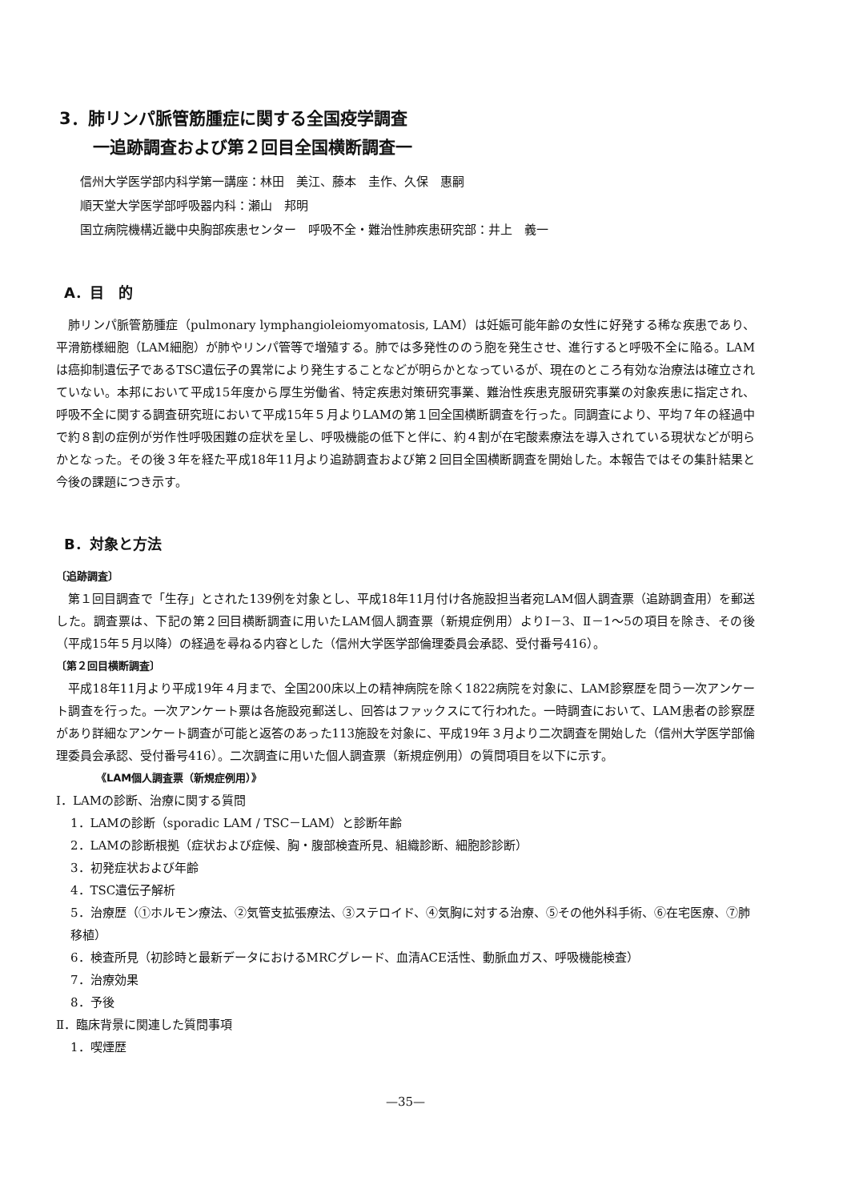3．肺リンパ脈管筋腫症に関する全国疫学調査
　　一追跡調査および第２回目全国横断調査一
信州大学医学部内科学第一講座：林田　美江、藤本　圭作、久保　惠嗣
順天堂大学医学部呼吸器内科：瀬山　邦明
国立病院機構近畿中央胸部疾患センター　呼吸不全・難治性肺疾患研究部：井上　義一
A．目　的
肺リンパ脈管筋腫症（pulmonary lymphangioleiomyomatosis, LAM）は妊娠可能年齢の女性に好発する稀な疾患であり、平滑筋様細胞（LAM細胞）が肺やリンパ管等で増殖する。肺では多発性ののう胞を発生させ、進行すると呼吸不全に陥る。LAMは癌抑制遺伝子であるTSC遺伝子の異常により発生することなどが明らかとなっているが、現在のところ有効な治療法は確立されていない。本邦において平成15年度から厚生労働省、特定疾患対策研究事業、難治性疾患克服研究事業の対象疾患に指定され、呼吸不全に関する調査研究班において平成15年５月よりLAMの第１回全国横断調査を行った。同調査により、平均７年の経過中で約８割の症例が労作性呼吸困難の症状を呈し、呼吸機能の低下と伴に、約４割が在宅酸素療法を導入されている現状などが明らかとなった。その後３年を経た平成18年11月より追跡調査および第２回目全国横断調査を開始した。本報告ではその集計結果と今後の課題につき示す。
B．対象と方法
〔追跡調査〕
第１回目調査で「生存」とされた139例を対象とし、平成18年11月付け各施設担当者宛LAM個人調査票（追跡調査用）を郵送した。調査票は、下記の第２回目横断調査に用いたLAM個人調査票（新規症例用）よりⅠ－3、Ⅱ－1～5の項目を除き、その後（平成15年５月以降）の経過を尋ねる内容とした（信州大学医学部倫理委員会承認、受付番号416）。
〔第２回目横断調査〕
平成18年11月より平成19年４月まで、全国200床以上の精神病院を除く1822病院を対象に、LAM診察歴を問う一次アンケート調査を行った。一次アンケート票は各施設宛郵送し、回答はファックスにて行われた。一時調査において、LAM患者の診察歴があり詳細なアンケート調査が可能と返答のあった113施設を対象に、平成19年３月より二次調査を開始した（信州大学医学部倫理委員会承認、受付番号416）。二次調査に用いた個人調査票（新規症例用）の質問項目を以下に示す。
《LAM個人調査票（新規症例用）》
Ⅰ．LAMの診断、治療に関する質問
1．LAMの診断（sporadic LAM / TSC－LAM）と診断年齢
2．LAMの診断根拠（症状および症候、胸・腹部検査所見、組織診断、細胞診診断）
3．初発症状および年齢
4．TSC遺伝子解析
5．治療歴（①ホルモン療法、②気管支拡張療法、③ステロイド、④気胸に対する治療、⑤その他外科手術、⑥在宅医療、⑦肺移植）
6．検査所見（初診時と最新データにおけるMRCグレード、血清ACE活性、動脈血ガス、呼吸機能検査）
7．治療効果
8．予後
Ⅱ．臨床背景に関連した質問事項
1．喫煙歴
—35—